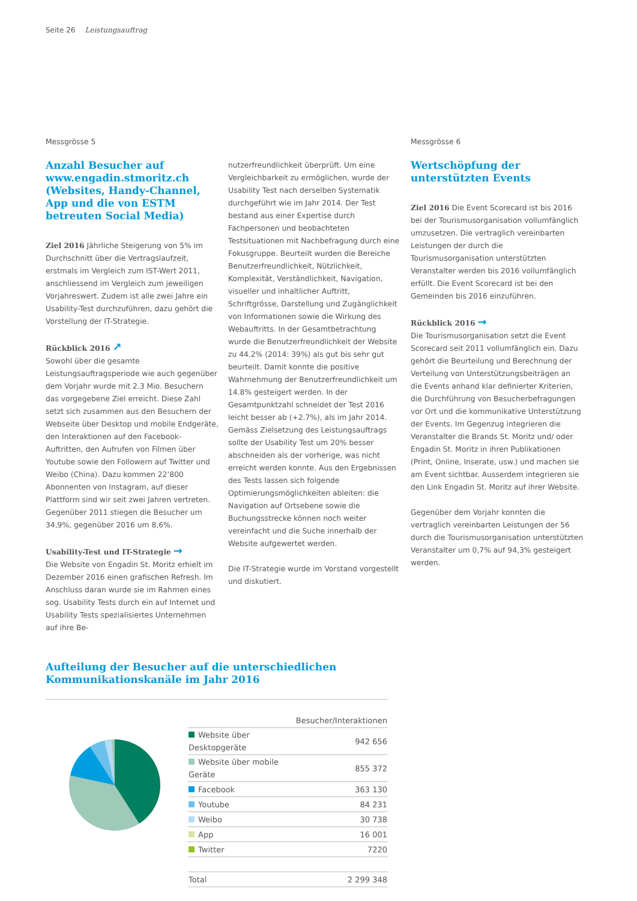Seite 26 Leistungsauftrag
Messgrösse 5
Anzahl Besucher auf www.engadin.stmoritz.ch (Websites, Handy-Channel, App und die von ESTM betreu­ten Social Media)
Ziel 2016 Jährliche Steigerung von 5% im Durchschnitt über die Vertragslaufzeit, erstmals im Vergleich zum IST-Wert 2011, anschliessend im Vergleich zum jeweiligen Vorjahreswert. Zudem ist alle zwei Jahre ein Usability-Test durchzuführen, dazu gehört die Vorstellung der IT-Strategie.
Rückblick 2016 ↗
Sowohl über die gesamte Leistungsauftragsperiode wie auch gegenüber dem Vorjahr wurde mit 2.3 Mio. Besuchern das vorgegebene Ziel erreicht. Diese Zahl setzt sich zusammen aus den Besuchern der Webseite über Desktop und mobile Endgeräte, den Interaktionen auf den Facebook-Auftritten, den Aufrufen von Filmen über Youtube sowie den Followern auf Twitter und Weibo (China). Dazu kommen 22‘800 Abonnenten von Instagram, auf dieser Plattform sind wir seit zwei Jahren vertreten. Gegenüber 2011 stiegen die Besucher um 34,9%, gegenüber 2016 um 8,6%.
Usability-Test und IT-Strategie →
Die Website von Engadin St. Moritz erhielt im Dezember 2016 einen grafischen Refresh. Im Anschluss daran wurde sie im Rahmen eines sog. Usability Tests durch ein auf Internet und Usability Tests spezialisiertes Unternehmen auf ihre Be-
nutzerfreundlichkeit überprüft. Um eine Vergleichbarkeit zu ermöglichen, wurde der Usability Test nach derselben Systematik durchgeführt wie im Jahr 2014. Der Test bestand aus einer Expertise durch Fachpersonen und beobachteten Testsituationen mit Nachbefragung durch eine Fokusgruppe. Beurteilt wurden die Bereiche Benutzerfreundlichkeit, Nützlichkeit, Komplexität, Verständlichkeit, Navigation, visueller und inhaltlicher Auftritt, Schriftgrösse, Darstellung und Zugänglichkeit von Informationen sowie die Wirkung des Webauftritts. In der Gesamtbetrachtung wurde die Benutzerfreundlichkeit der Website zu 44.2% (2014: 39%) als gut bis sehr gut beurteilt. Damit konnte die positive Wahrnehmung der Benutzerfreundlichkeit um 14.8% gesteigert werden. In der Gesamtpunktzahl schneidet der Test 2016 leicht besser ab (+2.7%), als im Jahr 2014. Gemäss Zielsetzung des Leistungsauftrags sollte der Usability Test um 20% besser abschneiden als der vorherige, was nicht erreicht werden konnte. Aus den Ergebnissen des Tests lassen sich folgende Optimierungsmöglichkeiten ableiten: die Navigation auf Ortsebene sowie die Buchungsstrecke können noch weiter vereinfacht und die Suche innerhalb der Website aufgewertet werden.
Die IT-Strategie wurde im Vorstand vorgestellt und diskutiert.
Messgrösse 6
Wertschöpfung der unterstützten Events
Ziel 2016 Die Event Scorecard ist bis 2016 bei der Tourismusorganisation vollumfänglich umzusetzen. Die vertraglich vereinbarten Leistungen der durch die Tourismusorganisation unterstützten Veranstalter werden bis 2016 vollumfänglich erfüllt. Die Event Scorecard ist bei den Gemeinden bis 2016 einzuführen.
Rückblick 2016 →
Die Tourismusorganisation setzt die Event Scorecard seit 2011 vollumfänglich ein. Dazu gehört die Beurteilung und Berechnung der Verteilung von Unterstützungsbeiträgen an die Events anhand klar definierter Kriterien, die Durchführung von Besucherbefragungen vor Ort und die kommunikative Unterstützung der Events. Im Gegenzug integrieren die Veranstalter die Brands St. Moritz und/ oder Engadin St. Moritz in ihren Publikationen (Print, Online, Inserate, usw.) und machen sie am Event sichtbar. Ausserdem integrieren sie den Link Engadin St. Moritz auf ihrer Website.
Gegenüber dem Vorjahr konnten die vertraglich vereinbarten Leistungen der 56 durch die Tourismusorganisation unterstützten Veranstalter um 0,7% auf 94,3% gesteigert werden.
Aufteilung der Besucher auf die unterschiedlichen Kommunikationskanäle im Jahr 2016
| | Besucher/Interaktionen |
| --- | --- |
| Website über Desktopgeräte | 942 656 |
| Website über mobile Geräte | 855 372 |
| Facebook | 363 130 |
| Youtube | 84 231 |
| Weibo | 30 738 |
| App | 16 001 |
| Twitter | 7220 |
| Total | 2 299 348 |